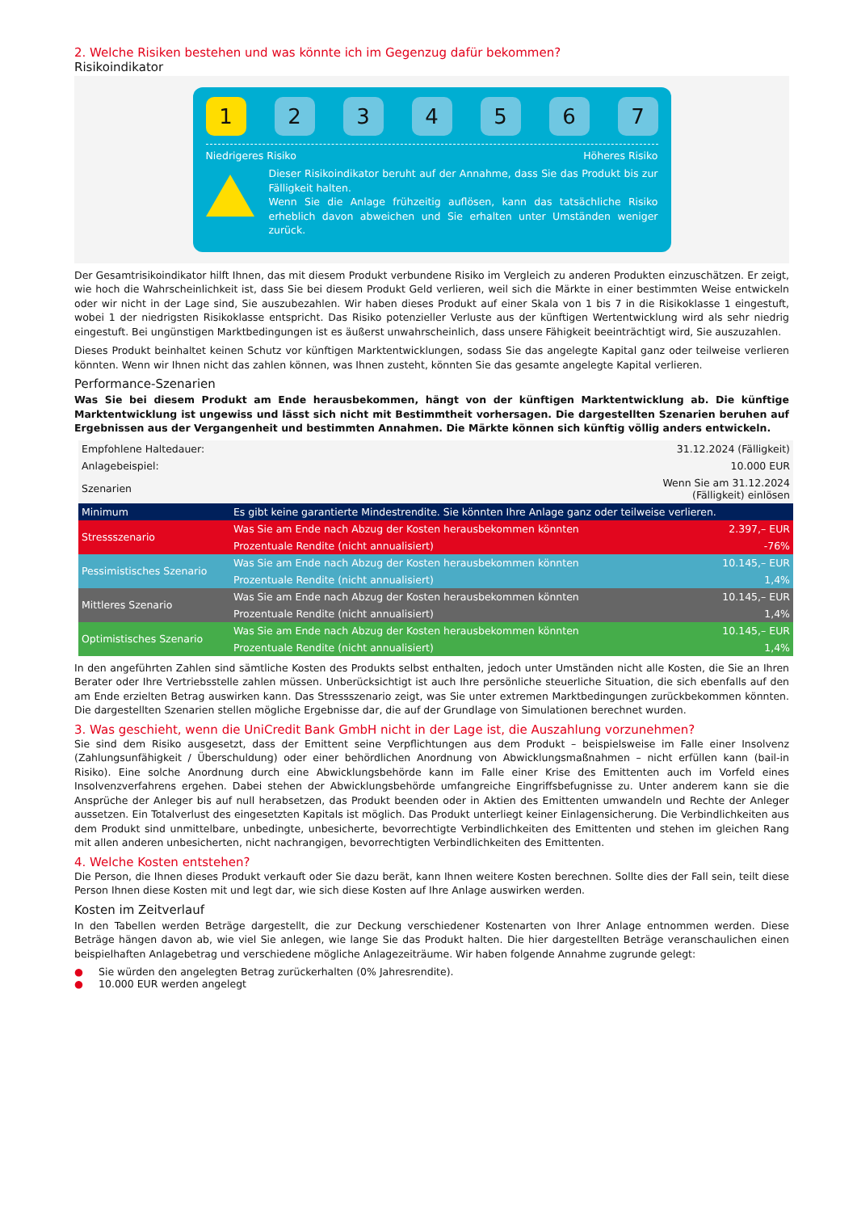2. Welche Risiken bestehen und was könnte ich im Gegenzug dafür bekommen?
Risikoindikator
1 2 3 4 5 6 7
Niedrigeres Risiko Höheres Risiko
Dieser Risikoindikator beruht auf der Annahme, dass Sie das Produkt bis zur Fälligkeit halten.
Wenn Sie die Anlage frühzeitig auflösen, kann das tatsächliche Risiko erheblich davon abweichen und Sie erhalten unter Umständen weniger zurück.
Der Gesamtrisikoindikator hilft Ihnen, das mit diesem Produkt verbundene Risiko im Vergleich zu anderen Produkten einzuschätzen. Er zeigt, wie hoch die Wahrscheinlichkeit ist, dass Sie bei diesem Produkt Geld verlieren, weil sich die Märkte in einer bestimmten Weise entwickeln oder wir nicht in der Lage sind, Sie auszubezahlen. Wir haben dieses Produkt auf einer Skala von 1 bis 7 in die Risikoklasse 1 eingestuft, wobei 1 der niedrigsten Risikoklasse entspricht. Das Risiko potenzieller Verluste aus der künftigen Wertentwicklung wird als sehr niedrig eingestuft. Bei ungünstigen Marktbedingungen ist es äußerst unwahrscheinlich, dass unsere Fähigkeit beeinträchtigt wird, Sie auszuzahlen.
Dieses Produkt beinhaltet keinen Schutz vor künftigen Marktentwicklungen, sodass Sie das angelegte Kapital ganz oder teilweise verlieren könnten. Wenn wir Ihnen nicht das zahlen können, was Ihnen zusteht, könnten Sie das gesamte angelegte Kapital verlieren.
Performance-Szenarien
Was Sie bei diesem Produkt am Ende herausbekommen, hängt von der künftigen Marktentwicklung ab. Die künftige Marktentwicklung ist ungewiss und lässt sich nicht mit Bestimmtheit vorhersagen. Die dargestellten Szenarien beruhen auf Ergebnissen aus der Vergangenheit und bestimmten Annahmen. Die Märkte können sich künftig völlig anders entwickeln.
| Empfohlene Haltedauer: | | 31.12.2024 (Fälligkeit) |
| Anlagebeispiel: | | 10.000 EUR |
| Szenarien | | Wenn Sie am 31.12.2024 (Fälligkeit) einlösen |
| Minimum | Es gibt keine garantierte Mindestrendite. Sie könnten Ihre Anlage ganz oder teilweise verlieren. | |
| Stressszenario | Was Sie am Ende nach Abzug der Kosten herausbekommen könnten | 2.397,– EUR |
| | Prozentuale Rendite (nicht annualisiert) | -76% |
| Pessimistisches Szenario | Was Sie am Ende nach Abzug der Kosten herausbekommen könnten | 10.145,– EUR |
| | Prozentuale Rendite (nicht annualisiert) | 1,4% |
| Mittleres Szenario | Was Sie am Ende nach Abzug der Kosten herausbekommen könnten | 10.145,– EUR |
| | Prozentuale Rendite (nicht annualisiert) | 1,4% |
| Optimistisches Szenario | Was Sie am Ende nach Abzug der Kosten herausbekommen könnten | 10.145,– EUR |
| | Prozentuale Rendite (nicht annualisiert) | 1,4% |
In den angeführten Zahlen sind sämtliche Kosten des Produkts selbst enthalten, jedoch unter Umständen nicht alle Kosten, die Sie an Ihren Berater oder Ihre Vertriebsstelle zahlen müssen. Unberücksichtigt ist auch Ihre persönliche steuerliche Situation, die sich ebenfalls auf den am Ende erzielten Betrag auswirken kann. Das Stressszenario zeigt, was Sie unter extremen Marktbedingungen zurückbekommen könnten. Die dargestellten Szenarien stellen mögliche Ergebnisse dar, die auf der Grundlage von Simulationen berechnet wurden.
3. Was geschieht, wenn die UniCredit Bank GmbH nicht in der Lage ist, die Auszahlung vorzunehmen?
Sie sind dem Risiko ausgesetzt, dass der Emittent seine Verpflichtungen aus dem Produkt – beispielsweise im Falle einer Insolvenz (Zahlungsunfähigkeit / Überschuldung) oder einer behördlichen Anordnung von Abwicklungsmaßnahmen – nicht erfüllen kann (bail-in Risiko). Eine solche Anordnung durch eine Abwicklungsbehörde kann im Falle einer Krise des Emittenten auch im Vorfeld eines Insolvenzverfahrens ergehen. Dabei stehen der Abwicklungsbehörde umfangreiche Eingriffsbefugnisse zu. Unter anderem kann sie die Ansprüche der Anleger bis auf null herabsetzen, das Produkt beenden oder in Aktien des Emittenten umwandeln und Rechte der Anleger aussetzen. Ein Totalverlust des eingesetzten Kapitals ist möglich. Das Produkt unterliegt keiner Einlagensicherung. Die Verbindlichkeiten aus dem Produkt sind unmittelbare, unbedingte, unbesicherte, bevorrechtigte Verbindlichkeiten des Emittenten und stehen im gleichen Rang mit allen anderen unbesicherten, nicht nachrangigen, bevorrechtigten Verbindlichkeiten des Emittenten.
4. Welche Kosten entstehen?
Die Person, die Ihnen dieses Produkt verkauft oder Sie dazu berät, kann Ihnen weitere Kosten berechnen. Sollte dies der Fall sein, teilt diese Person Ihnen diese Kosten mit und legt dar, wie sich diese Kosten auf Ihre Anlage auswirken werden.
Kosten im Zeitverlauf
In den Tabellen werden Beträge dargestellt, die zur Deckung verschiedener Kostenarten von Ihrer Anlage entnommen werden. Diese Beträge hängen davon ab, wie viel Sie anlegen, wie lange Sie das Produkt halten. Die hier dargestellten Beträge veranschaulichen einen beispielhaften Anlagebetrag und verschiedene mögliche Anlagezeiträume. Wir haben folgende Annahme zugrunde gelegt:
● Sie würden den angelegten Betrag zurückerhalten (0% Jahresrendite).
● 10.000 EUR werden angelegt